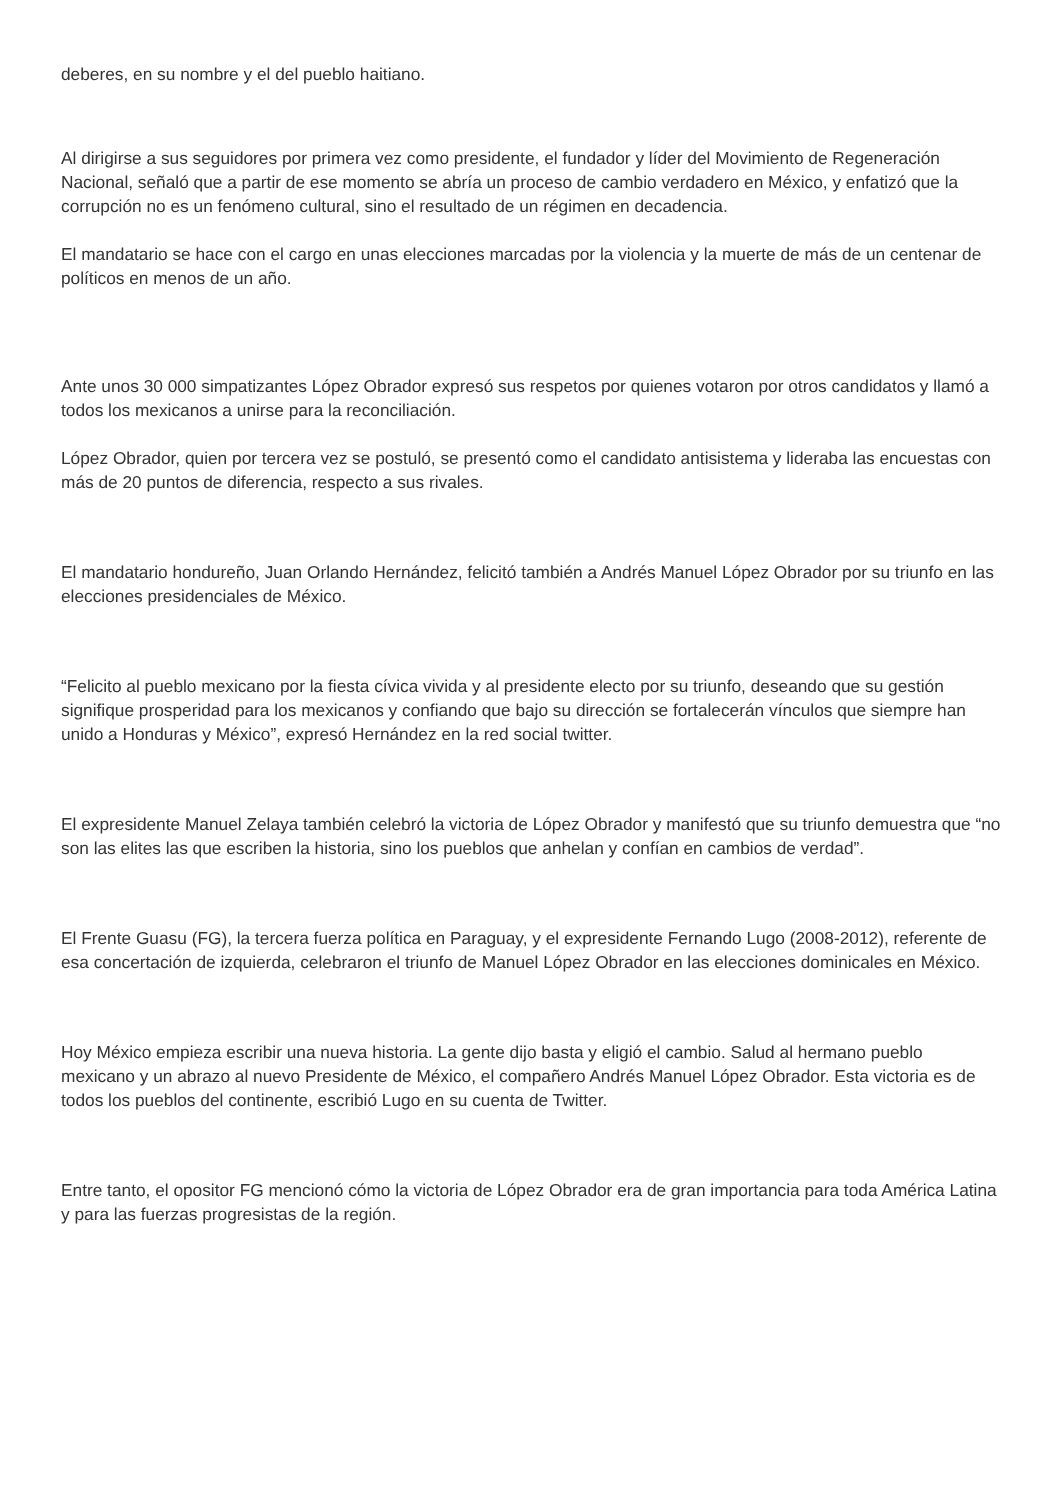deberes, en su nombre y el del pueblo haitiano.
Al dirigirse a sus seguidores por primera vez como presidente, el fundador y líder del Movimiento de Regeneración Nacional, señaló que a partir de ese momento se abría un proceso de cambio verdadero en México, y enfatizó que la corrupción no es un fenómeno cultural, sino el resultado de un régimen en decadencia.
El mandatario se hace con el cargo en unas elecciones marcadas por la violencia y la muerte de más de un centenar de políticos en menos de un año.
Ante unos 30 000 simpatizantes López Obrador expresó sus respetos por quienes votaron por otros candidatos y llamó a todos los mexicanos a unirse para la reconciliación.
López Obrador, quien por tercera vez se postuló, se presentó como el candidato antisistema y lideraba las encuestas con más de 20 puntos de diferencia, respecto a sus rivales.
El mandatario hondureño, Juan Orlando Hernández, felicitó también a Andrés Manuel López Obrador por su triunfo en las elecciones presidenciales de México.
“Felicito al pueblo mexicano por la fiesta cívica vivida y al presidente electo por su triunfo, deseando que su gestión signifique prosperidad para los mexicanos y confiando que bajo su dirección se fortalecerán vínculos que siempre han unido a Honduras y México”, expresó Hernández en la red social twitter.
El expresidente Manuel Zelaya también celebró la victoria de López Obrador y manifestó que su triunfo demuestra que “no son las elites las que escriben la historia, sino los pueblos que anhelan y confían en cambios de verdad”.
El Frente Guasu (FG), la tercera fuerza política en Paraguay, y el expresidente Fernando Lugo (2008-2012), referente de esa concertación de izquierda, celebraron el triunfo de Manuel López Obrador en las elecciones dominicales en México.
Hoy México empieza escribir una nueva historia. La gente dijo basta y eligió el cambio. Salud al hermano pueblo mexicano y un abrazo al nuevo Presidente de México, el compañero Andrés Manuel López Obrador. Esta victoria es de todos los pueblos del continente, escribió Lugo en su cuenta de Twitter.
Entre tanto, el opositor FG mencionó cómo la victoria de López Obrador era de gran importancia para toda América Latina y para las fuerzas progresistas de la región.